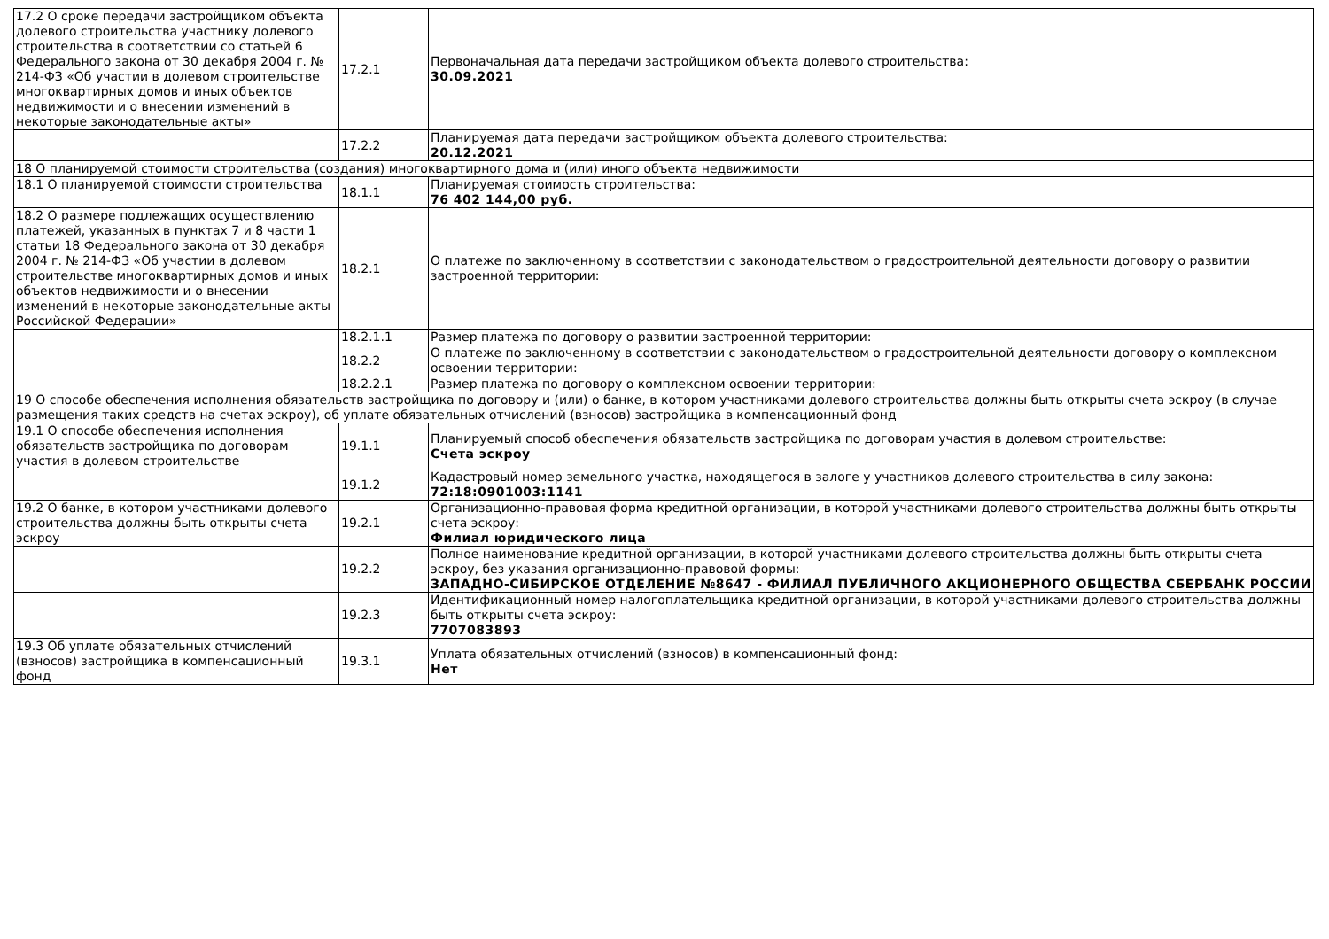| 17.2 О сроке передачи застройщиком объекта долевого строительства участнику долевого строительства в соответствии со статьей 6 Федерального закона от 30 декабря 2004 г. № 214-ФЗ «Об участии в долевом строительстве многоквартирных домов и иных объектов недвижимости и о внесении изменений в некоторые законодательные акты» | 17.2.1 | Первоначальная дата передачи застройщиком объекта долевого строительства: 30.09.2021 |
| | 17.2.2 | Планируемая дата передачи застройщиком объекта долевого строительства: 20.12.2021 |
| 18 О планируемой стоимости строительства (создания) многоквартирного дома и (или) иного объекта недвижимости | | |
| 18.1 О планируемой стоимости строительства | 18.1.1 | Планируемая стоимость строительства: 76 402 144,00 руб. |
| 18.2 О размере подлежащих осуществлению платежей, указанных в пунктах 7 и 8 части 1 статьи 18 Федерального закона от 30 декабря 2004 г. № 214-ФЗ «Об участии в долевом строительстве многоквартирных домов и иных объектов недвижимости и о внесении изменений в некоторые законодательные акты Российской Федерации» | 18.2.1 | О платеже по заключенному в соответствии с законодательством о градостроительной деятельности договору о развитии застроенной территории: |
| | 18.2.1.1 | Размер платежа по договору о развитии застроенной территории: |
| | 18.2.2 | О платеже по заключенному в соответствии с законодательством о градостроительной деятельности договору о комплексном освоении территории: |
| | 18.2.2.1 | Размер платежа по договору о комплексном освоении территории: |
| 19 О способе обеспечения исполнения обязательств застройщика по договору и (или) о банке, в котором участниками долевого строительства должны быть открыты счета эскроу (в случае размещения таких средств на счетах эскроу), об уплате обязательных отчислений (взносов) застройщика в компенсационный фонд | | |
| 19.1 О способе обеспечения исполнения обязательств застройщика по договорам участия в долевом строительстве | 19.1.1 | Планируемый способ обеспечения обязательств застройщика по договорам участия в долевом строительстве: Счета эскроу |
| | 19.1.2 | Кадастровый номер земельного участка, находящегося в залоге у участников долевого строительства в силу закона: 72:18:0901003:1141 |
| 19.2 О банке, в котором участниками долевого строительства должны быть открыты счета эскроу | 19.2.1 | Организационно-правовая форма кредитной организации, в которой участниками долевого строительства должны быть открыты счета эскроу: Филиал юридического лица |
| | 19.2.2 | Полное наименование кредитной организации, в которой участниками долевого строительства должны быть открыты счета эскроу, без указания организационно-правовой формы: ЗАПАДНО-СИБИРСКОЕ ОТДЕЛЕНИЕ №8647 - ФИЛИАЛ ПУБЛИЧНОГО АКЦИОНЕРНОГО ОБЩЕСТВА СБЕРБАНК РОССИИ |
| | 19.2.3 | Идентификационный номер налогоплательщика кредитной организации, в которой участниками долевого строительства должны быть открыты счета эскроу: 7707083893 |
| 19.3 Об уплате обязательных отчислений (взносов) застройщика в компенсационный фонд | 19.3.1 | Уплата обязательных отчислений (взносов) в компенсационный фонд: Нет |